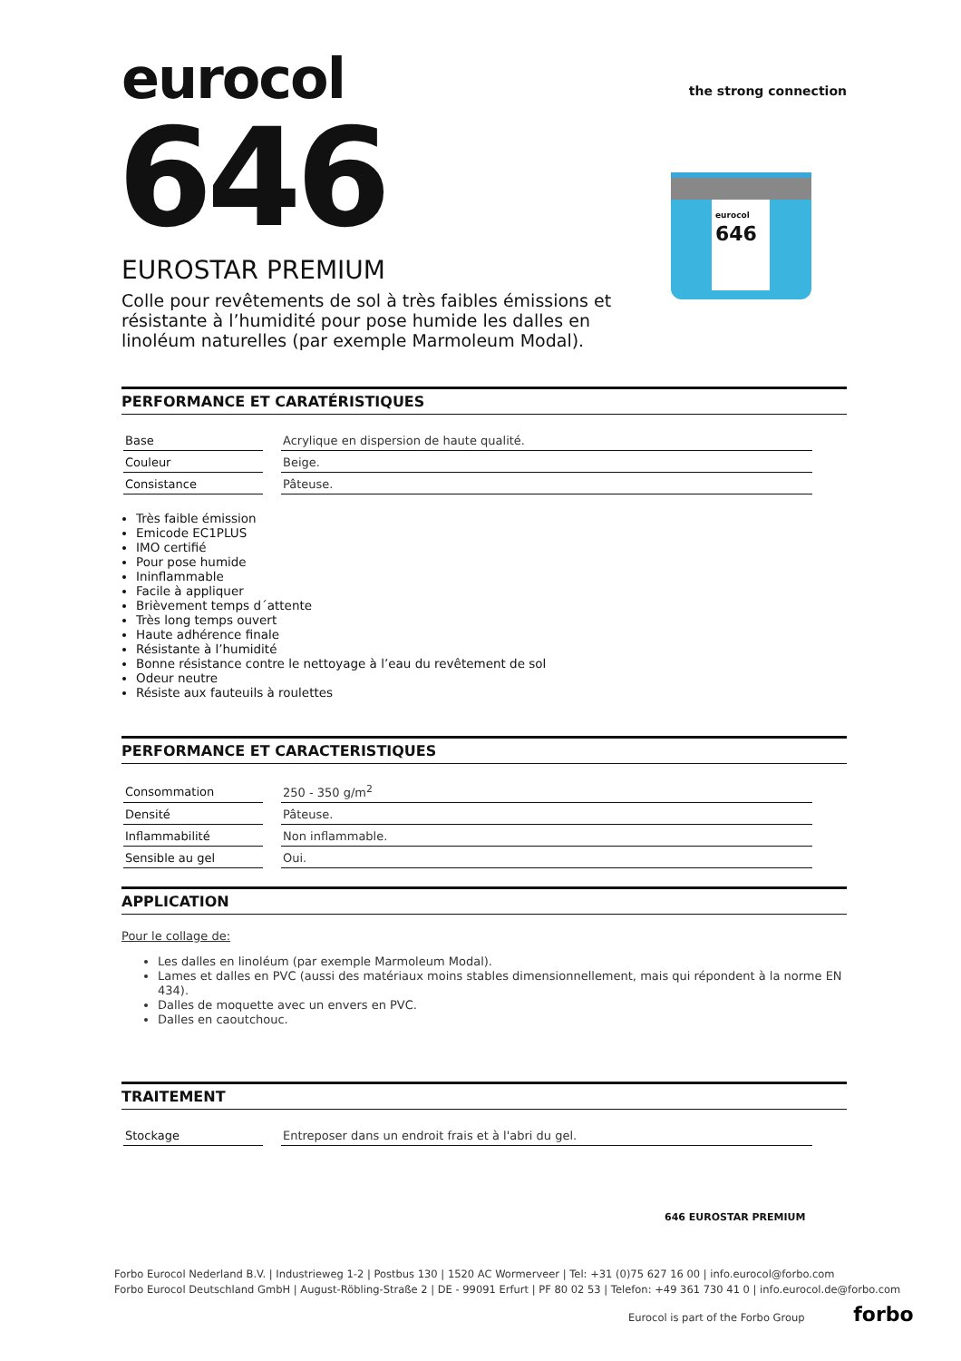the strong connection
eurocol
646
eurocol
646
EUROSTAR PREMIUM
Colle pour revêtements de sol à très faibles émissions et résistante à l’humidité pour pose humide les dalles en linoléum naturelles (par exemple Marmoleum Modal).
PERFORMANCE ET CARATÉRISTIQUES
| Base | Acrylique en dispersion de haute qualité. |
| Couleur | Beige. |
| Consistance | Pâteuse. |
Très faible émission
Emicode EC1PLUS
IMO certifié
Pour pose humide
Ininflammable
Facile à appliquer
Brièvement temps d´attente
Très long temps ouvert
Haute adhérence finale
Résistante à l’humidité
Bonne résistance contre le nettoyage à l’eau du revêtement de sol
Odeur neutre
Résiste aux fauteuils à roulettes
PERFORMANCE ET CARACTERISTIQUES
| Consommation | 250 - 350 g/m<sup>2</sup> |
| Densité | Pâteuse. |
| Inflammabilité | Non inflammable. |
| Sensible au gel | Oui. |
APPLICATION
Pour le collage de:
Les dalles en linoléum (par exemple Marmoleum Modal).
Lames et dalles en PVC (aussi des matériaux moins stables dimensionnellement, mais qui répondent à la norme EN 434).
Dalles de moquette avec un envers en PVC.
Dalles en caoutchouc.
TRAITEMENT
| Stockage | Entreposer dans un endroit frais et à l'abri du gel. |
646 EUROSTAR PREMIUM
Forbo Eurocol Nederland B.V. | Industrieweg 1-2 | Postbus 130 | 1520 AC Wormerveer | Tel: +31 (0)75 627 16 00 | info.eurocol@forbo.com
Forbo Eurocol Deutschland GmbH | August-Röbling-Straße 2 | DE - 99091 Erfurt | PF 80 02 53 | Telefon: +49 361 730 41 0 | info.eurocol.de@forbo.com
Eurocol is part of the Forbo Group forbo